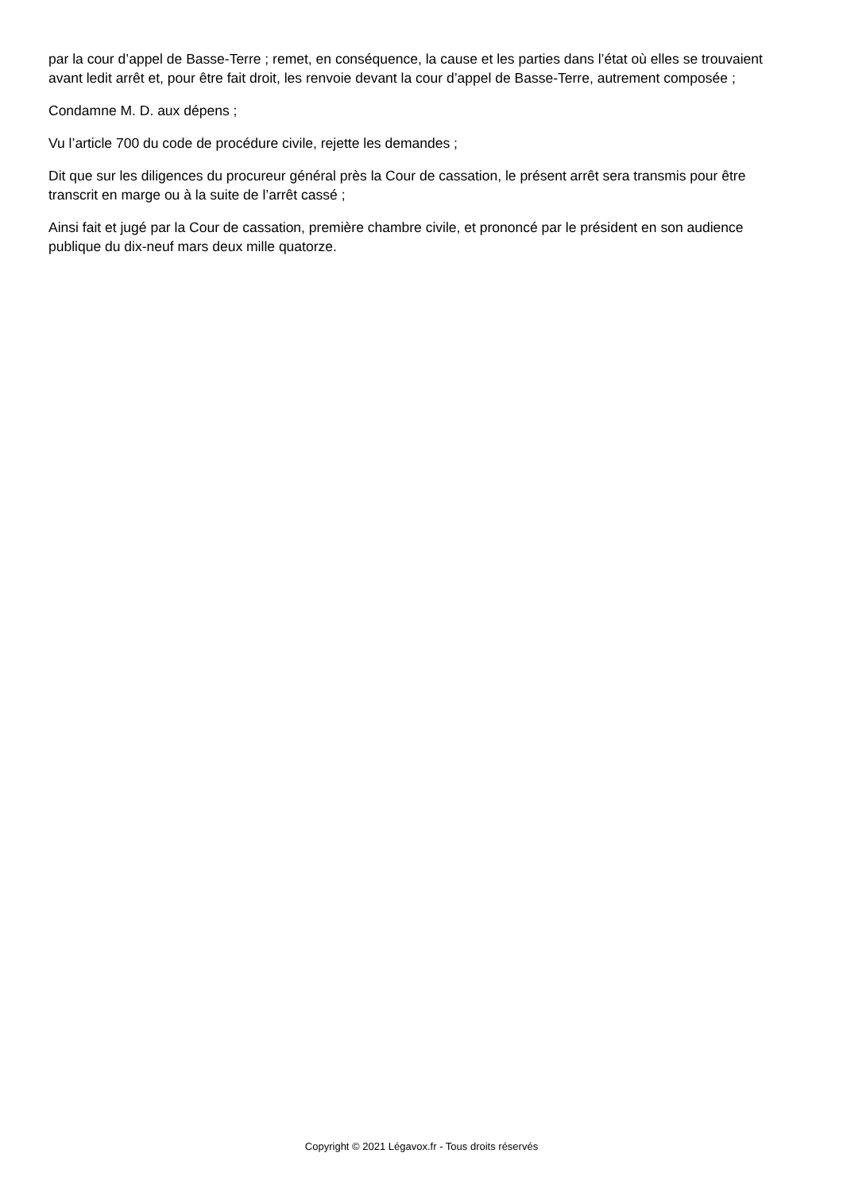par la cour d’appel de Basse-Terre ; remet, en conséquence, la cause et les parties dans l’état où elles se trouvaient avant ledit arrêt et, pour être fait droit, les renvoie devant la cour d’appel de Basse-Terre, autrement composée ;
Condamne M. D. aux dépens ;
Vu l’article 700 du code de procédure civile, rejette les demandes ;
Dit que sur les diligences du procureur général près la Cour de cassation, le présent arrêt sera transmis pour être transcrit en marge ou à la suite de l’arrêt cassé ;
Ainsi fait et jugé par la Cour de cassation, première chambre civile, et prononcé par le président en son audience publique du dix-neuf mars deux mille quatorze.
Copyright © 2021 Légavox.fr - Tous droits réservés